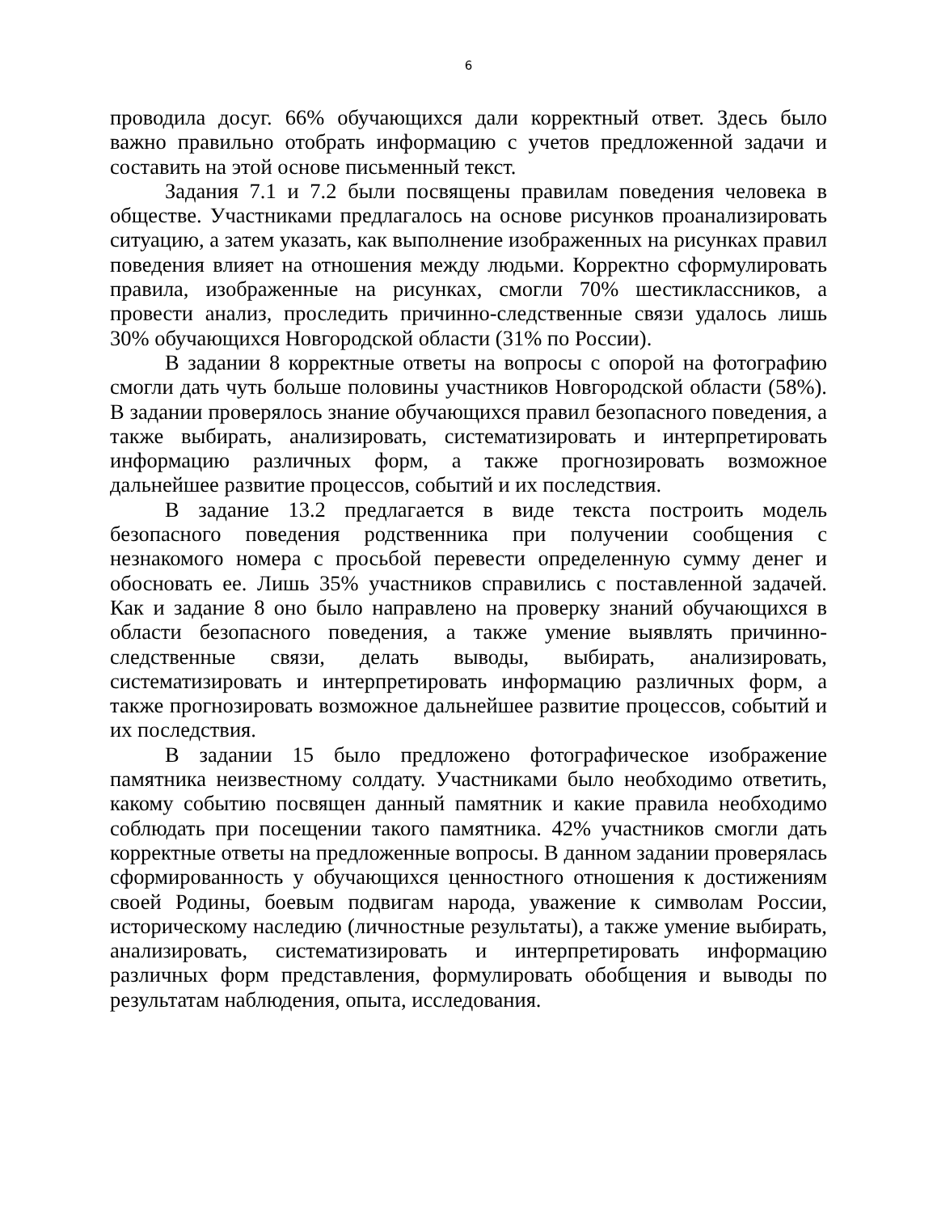6
проводила досуг. 66% обучающихся дали корректный ответ. Здесь было важно правильно отобрать информацию с учетов предложенной задачи и составить на этой основе письменный текст.
Задания 7.1 и 7.2 были посвящены правилам поведения человека в обществе. Участниками предлагалось на основе рисунков проанализировать ситуацию, а затем указать, как выполнение изображенных на рисунках правил поведения влияет на отношения между людьми. Корректно сформулировать правила, изображенные на рисунках, смогли 70% шестиклассников, а провести анализ, проследить причинно-следственные связи удалось лишь 30% обучающихся Новгородской области (31% по России).
В задании 8 корректные ответы на вопросы с опорой на фотографию смогли дать чуть больше половины участников Новгородской области (58%). В задании проверялось знание обучающихся правил безопасного поведения, а также выбирать, анализировать, систематизировать и интерпретировать информацию различных форм, а также прогнозировать возможное дальнейшее развитие процессов, событий и их последствия.
В задание 13.2 предлагается в виде текста построить модель безопасного поведения родственника при получении сообщения с незнакомого номера с просьбой перевести определенную сумму денег и обосновать ее. Лишь 35% участников справились с поставленной задачей. Как и задание 8 оно было направлено на проверку знаний обучающихся в области безопасного поведения, а также умение выявлять причинно-следственные связи, делать выводы, выбирать, анализировать, систематизировать и интерпретировать информацию различных форм, а также прогнозировать возможное дальнейшее развитие процессов, событий и их последствия.
В задании 15 было предложено фотографическое изображение памятника неизвестному солдату. Участниками было необходимо ответить, какому событию посвящен данный памятник и какие правила необходимо соблюдать при посещении такого памятника. 42% участников смогли дать корректные ответы на предложенные вопросы. В данном задании проверялась сформированность у обучающихся ценностного отношения к достижениям своей Родины, боевым подвигам народа, уважение к символам России, историческому наследию (личностные результаты), а также умение выбирать, анализировать, систематизировать и интерпретировать информацию различных форм представления, формулировать обобщения и выводы по результатам наблюдения, опыта, исследования.